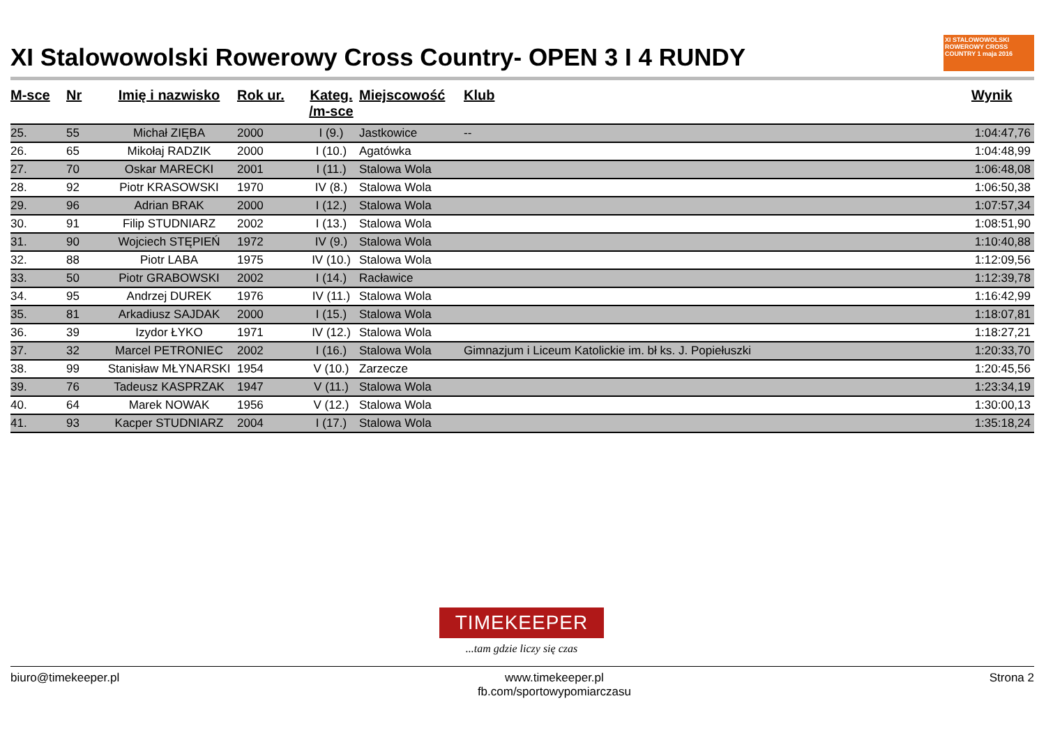XI Stalowowolski Rowerowy Cross Country- OPEN 3 I 4 RUNDY XI STALOWOWOLSKI ROWEROWY CROSS COUNTRY 1 maja 2016
| M-sce | Nr | Imię i nazwisko | Rok ur. | Kateg. /m-sce | Miejscowość | Klub | Wynik |
| --- | --- | --- | --- | --- | --- | --- | --- |
| 25. | 55 | Michał ZIĘBA | 2000 | I (9.) | Jastkowice | -- | 1:04:47,76 |
| 26. | 65 | Mikołaj RADZIK | 2000 | I (10.) | Agatówka | | 1:04:48,99 |
| 27. | 70 | Oskar MARECKI | 2001 | I (11.) | Stalowa Wola | | 1:06:48,08 |
| 28. | 92 | Piotr KRASOWSKI | 1970 | IV (8.) | Stalowa Wola | | 1:06:50,38 |
| 29. | 96 | Adrian BRAK | 2000 | I (12.) | Stalowa Wola | | 1:07:57,34 |
| 30. | 91 | Filip STUDNIARZ | 2002 | I (13.) | Stalowa Wola | | 1:08:51,90 |
| 31. | 90 | Wojciech STĘPIEŃ | 1972 | IV (9.) | Stalowa Wola | | 1:10:40,88 |
| 32. | 88 | Piotr LABA | 1975 | IV (10.) | Stalowa Wola | | 1:12:09,56 |
| 33. | 50 | Piotr GRABOWSKI | 2002 | I (14.) | Racławice | | 1:12:39,78 |
| 34. | 95 | Andrzej DUREK | 1976 | IV (11.) | Stalowa Wola | | 1:16:42,99 |
| 35. | 81 | Arkadiusz SAJDAK | 2000 | I (15.) | Stalowa Wola | | 1:18:07,81 |
| 36. | 39 | Izydor ŁYKO | 1971 | IV (12.) | Stalowa Wola | | 1:18:27,21 |
| 37. | 32 | Marcel PETRONIEC | 2002 | I (16.) | Stalowa Wola | Gimnazjum i Liceum Katolickie im. bł ks. J. Popiełuszki | 1:20:33,70 |
| 38. | 99 | Stanisław MŁYNARSKI | 1954 | V (10.) | Zarzecze | | 1:20:45,56 |
| 39. | 76 | Tadeusz KASPRZAK | 1947 | V (11.) | Stalowa Wola | | 1:23:34,19 |
| 40. | 64 | Marek NOWAK | 1956 | V (12.) | Stalowa Wola | | 1:30:00,13 |
| 41. | 93 | Kacper STUDNIARZ | 2004 | I (17.) | Stalowa Wola | | 1:35:18,24 |
TIMEKEEPER
...tam gdzie liczy się czas
biuro@timekeeper.pl www.timekeeper.pl
fb.com/sportowypomiarczasu Strona 2